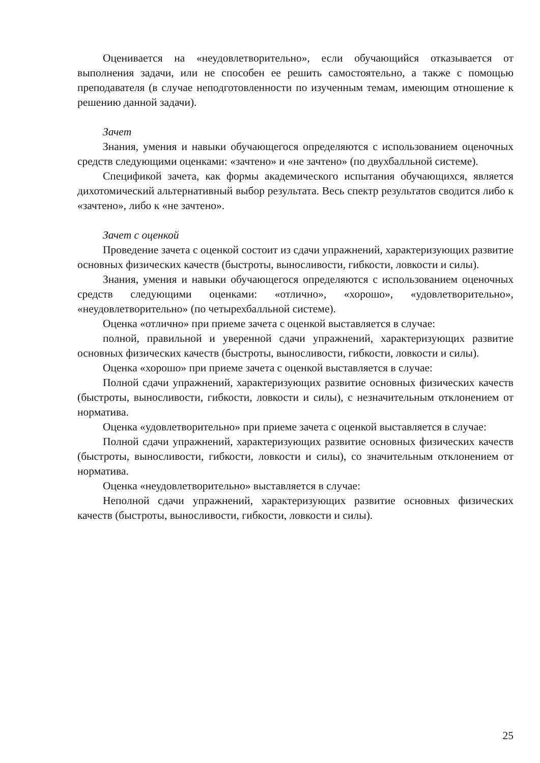Оценивается на «неудовлетворительно», если обучающийся отказывается от выполнения задачи, или не способен ее решить самостоятельно, а также с помощью преподавателя (в случае неподготовленности по изученным темам, имеющим отношение к решению данной задачи).
Зачет
Знания, умения и навыки обучающегося определяются с использованием оценочных средств следующими оценками: «зачтено» и «не зачтено» (по двухбалльной системе).
Спецификой зачета, как формы академического испытания обучающихся, является дихотомический альтернативный выбор результата. Весь спектр результатов сводится либо к «зачтено», либо к «не зачтено».
Зачет с оценкой
Проведение зачета с оценкой состоит из сдачи упражнений, характеризующих развитие основных физических качеств (быстроты, выносливости, гибкости, ловкости и силы).
Знания, умения и навыки обучающегося определяются с использованием оценочных средств следующими оценками: «отлично», «хорошо», «удовлетворительно», «неудовлетворительно» (по четырехбалльной системе).
Оценка «отлично» при приеме зачета с оценкой выставляется в случае:
полной, правильной и уверенной сдачи упражнений, характеризующих развитие основных физических качеств (быстроты, выносливости, гибкости, ловкости и силы).
Оценка «хорошо» при приеме зачета с оценкой выставляется в случае:
Полной сдачи упражнений, характеризующих развитие основных физических качеств (быстроты, выносливости, гибкости, ловкости и силы), с незначительным отклонением от норматива.
Оценка «удовлетворительно» при приеме зачета с оценкой выставляется в случае:
Полной сдачи упражнений, характеризующих развитие основных физических качеств (быстроты, выносливости, гибкости, ловкости и силы), со значительным отклонением от норматива.
Оценка «неудовлетворительно» выставляется в случае:
Неполной сдачи упражнений, характеризующих развитие основных физических качеств (быстроты, выносливости, гибкости, ловкости и силы).
25